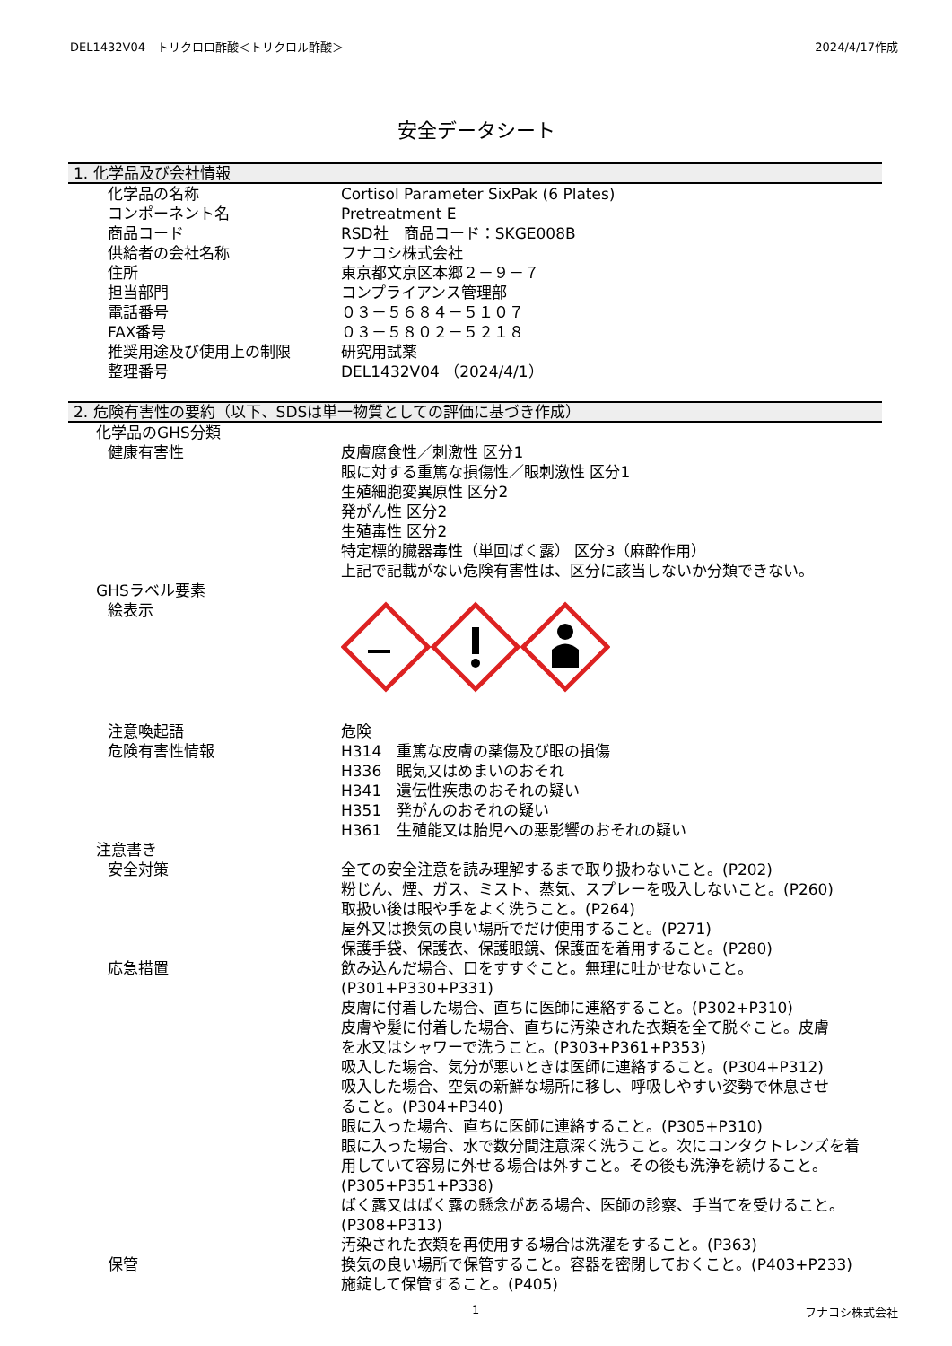DEL1432V04　トリクロロ酢酸＜トリクロル酢酸＞ 2024/4/17作成
安全データシート
1. 化学品及び会社情報
| 化学品の名称 | Cortisol Parameter SixPak (6 Plates) |
| コンポーネント名 | Pretreatment E |
| 商品コード | RSD社 商品コード：SKGE008B |
| 供給者の会社名称 | フナコシ株式会社 |
| 住所 | 東京都文京区本郷２－９－７ |
| 担当部門 | コンプライアンス管理部 |
| 電話番号 | ０３－５６８４－５１０７ |
| FAX番号 | ０３－５８０２－５２１８ |
| 推奨用途及び使用上の制限 | 研究用試薬 |
| 整理番号 | DEL1432V04 （2024/4/1） |
2. 危険有害性の要約（以下、SDSは単一物質としての評価に基づき作成）
| 化学品のGHS分類 | |
| 健康有害性 | 皮膚腐食性／刺激性 区分1 眼に対する重篤な損傷性／眼刺激性 区分1 生殖細胞変異原性 区分2 発がん性 区分2 生殖毒性 区分2 特定標的臓器毒性（単回ばく露） 区分3（麻酔作用） 上記で記載がない危険有害性は、区分に該当しないか分類できない。 |
| GHSラベル要素 | |
| 絵表示 | |
| 注意喚起語 | 危険 |
| 危険有害性情報 | H314 重篤な皮膚の薬傷及び眼の損傷 H336 眠気又はめまいのおそれ H341 遺伝性疾患のおそれの疑い H351 発がんのおそれの疑い H361 生殖能又は胎児への悪影響のおそれの疑い |
| 注意書き | |
| 安全対策 | 全ての安全注意を読み理解するまで取り扱わないこと。(P202) 粉じん、煙、ガス、ミスト、蒸気、スプレーを吸入しないこと。(P260) 取扱い後は眼や手をよく洗うこと。(P264) 屋外又は換気の良い場所でだけ使用すること。(P271) 保護手袋、保護衣、保護眼鏡、保護面を着用すること。(P280) |
| 応急措置 | 飲み込んだ場合、口をすすぐこと。無理に吐かせないこと。 (P301+P330+P331) 皮膚に付着した場合、直ちに医師に連絡すること。(P302+P310) 皮膚や髪に付着した場合、直ちに汚染された衣類を全て脱ぐこと。皮膚 を水又はシャワーで洗うこと。(P303+P361+P353) 吸入した場合、気分が悪いときは医師に連絡すること。(P304+P312) 吸入した場合、空気の新鮮な場所に移し、呼吸しやすい姿勢で休息させ ること。(P304+P340) 眼に入った場合、直ちに医師に連絡すること。(P305+P310) 眼に入った場合、水で数分間注意深く洗うこと。次にコンタクトレンズを着 用していて容易に外せる場合は外すこと。その後も洗浄を続けること。 (P305+P351+P338) ばく露又はばく露の懸念がある場合、医師の診察、手当てを受けること。 (P308+P313) 汚染された衣類を再使用する場合は洗濯をすること。(P363) |
| 保管 | 換気の良い場所で保管すること。容器を密閉しておくこと。(P403+P233) 施錠して保管すること。(P405) |
1 フナコシ株式会社